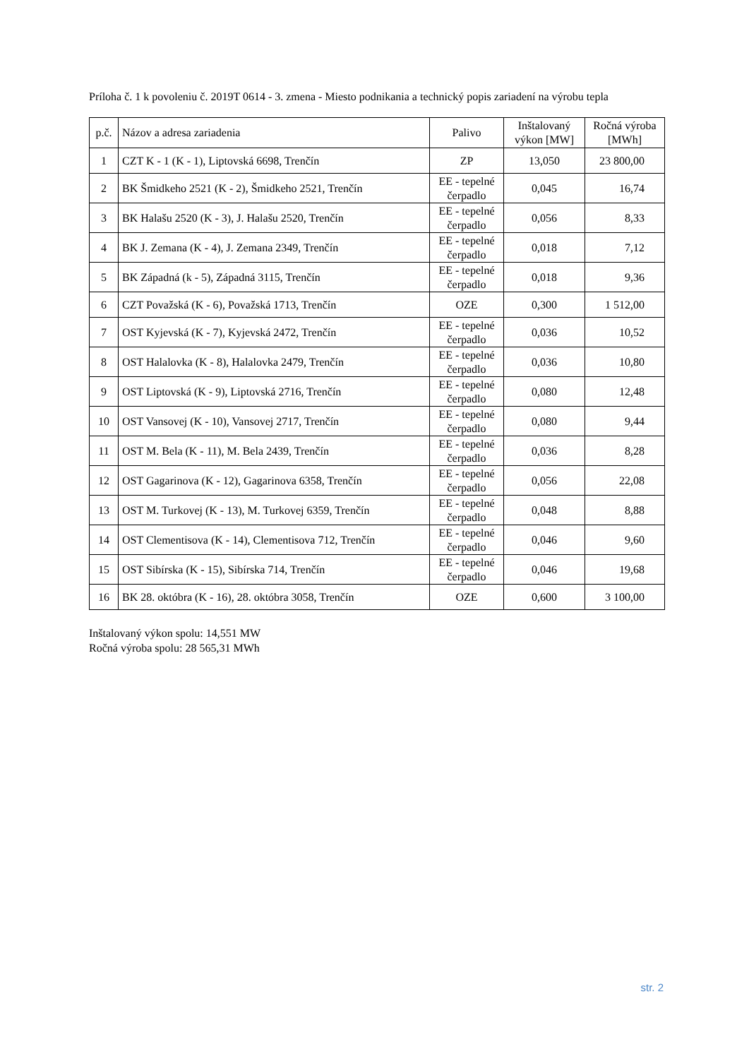Príloha č. 1 k povoleniu č. 2019T 0614 - 3. zmena - Miesto podnikania a technický popis zariadení na výrobu tepla
| p.č. | Názov a adresa zariadenia | Palivo | Inštalovaný výkon [MW] | Ročná výroba [MWh] |
| --- | --- | --- | --- | --- |
| 1 | CZT K - 1 (K - 1), Liptovská 6698, Trenčín | ZP | 13,050 | 23 800,00 |
| 2 | BK Šmidkeho 2521 (K - 2), Šmidkeho 2521, Trenčín | EE - tepelné čerpadlo | 0,045 | 16,74 |
| 3 | BK Halašu 2520 (K - 3), J. Halašu 2520, Trenčín | EE - tepelné čerpadlo | 0,056 | 8,33 |
| 4 | BK J. Zemana (K - 4), J. Zemana 2349, Trenčín | EE - tepelné čerpadlo | 0,018 | 7,12 |
| 5 | BK Západná (k - 5), Západná 3115, Trenčín | EE - tepelné čerpadlo | 0,018 | 9,36 |
| 6 | CZT Považská (K - 6), Považská 1713, Trenčín | OZE | 0,300 | 1 512,00 |
| 7 | OST Kyjevská (K - 7), Kyjevská 2472, Trenčín | EE - tepelné čerpadlo | 0,036 | 10,52 |
| 8 | OST Halalovka (K - 8), Halalovka 2479, Trenčín | EE - tepelné čerpadlo | 0,036 | 10,80 |
| 9 | OST Liptovská (K - 9), Liptovská 2716, Trenčín | EE - tepelné čerpadlo | 0,080 | 12,48 |
| 10 | OST Vansovej (K - 10), Vansovej 2717, Trenčín | EE - tepelné čerpadlo | 0,080 | 9,44 |
| 11 | OST M. Bela (K - 11), M. Bela 2439, Trenčín | EE - tepelné čerpadlo | 0,036 | 8,28 |
| 12 | OST Gagarinova (K - 12), Gagarinova 6358, Trenčín | EE - tepelné čerpadlo | 0,056 | 22,08 |
| 13 | OST M. Turkovej (K - 13), M. Turkovej 6359, Trenčín | EE - tepelné čerpadlo | 0,048 | 8,88 |
| 14 | OST Clementisova (K - 14), Clementisova 712, Trenčín | EE - tepelné čerpadlo | 0,046 | 9,60 |
| 15 | OST Sibírska (K - 15), Sibírska 714, Trenčín | EE - tepelné čerpadlo | 0,046 | 19,68 |
| 16 | BK 28. októbra (K - 16), 28. októbra 3058, Trenčín | OZE | 0,600 | 3 100,00 |
Inštalovaný výkon spolu: 14,551 MW
Ročná výroba spolu: 28 565,31 MWh
str. 2